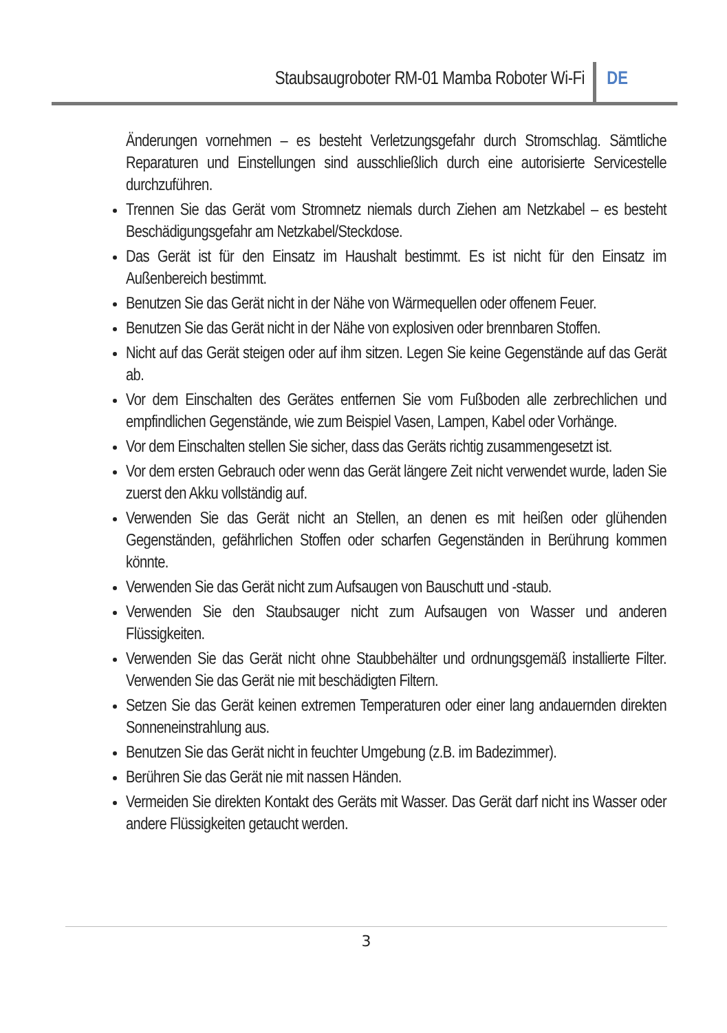Staubsaugroboter RM-01 Mamba Roboter Wi-Fi
DE
Änderungen vornehmen – es besteht Verletzungsgefahr durch Stromschlag. Sämtliche Reparaturen und Einstellungen sind ausschließlich durch eine autorisierte Servicestelle durchzuführen.
Trennen Sie das Gerät vom Stromnetz niemals durch Ziehen am Netzkabel – es besteht Beschädigungsgefahr am Netzkabel/Steckdose.
Das Gerät ist für den Einsatz im Haushalt bestimmt. Es ist nicht für den Einsatz im Außenbereich bestimmt.
Benutzen Sie das Gerät nicht in der Nähe von Wärmequellen oder offenem Feuer.
Benutzen Sie das Gerät nicht in der Nähe von explosiven oder brennbaren Stoffen.
Nicht auf das Gerät steigen oder auf ihm sitzen. Legen Sie keine Gegenstände auf das Gerät ab.
Vor dem Einschalten des Gerätes entfernen Sie vom Fußboden alle zerbrechlichen und empfindlichen Gegenstände, wie zum Beispiel Vasen, Lampen, Kabel oder Vorhänge.
Vor dem Einschalten stellen Sie sicher, dass das Geräts richtig zusammengesetzt ist.
Vor dem ersten Gebrauch oder wenn das Gerät längere Zeit nicht verwendet wurde, laden Sie zuerst den Akku vollständig auf.
Verwenden Sie das Gerät nicht an Stellen, an denen es mit heißen oder glühenden Gegenständen, gefährlichen Stoffen oder scharfen Gegenständen in Berührung kommen könnte.
Verwenden Sie das Gerät nicht zum Aufsaugen von Bauschutt und -staub.
Verwenden Sie den Staubsauger nicht zum Aufsaugen von Wasser und anderen Flüssigkeiten.
Verwenden Sie das Gerät nicht ohne Staubbehälter und ordnungsgemäß installierte Filter. Verwenden Sie das Gerät nie mit beschädigten Filtern.
Setzen Sie das Gerät keinen extremen Temperaturen oder einer lang andauernden direkten Sonneneinstrahlung aus.
Benutzen Sie das Gerät nicht in feuchter Umgebung (z.B. im Badezimmer).
Berühren Sie das Gerät nie mit nassen Händen.
Vermeiden Sie direkten Kontakt des Geräts mit Wasser. Das Gerät darf nicht ins Wasser oder andere Flüssigkeiten getaucht werden.
3